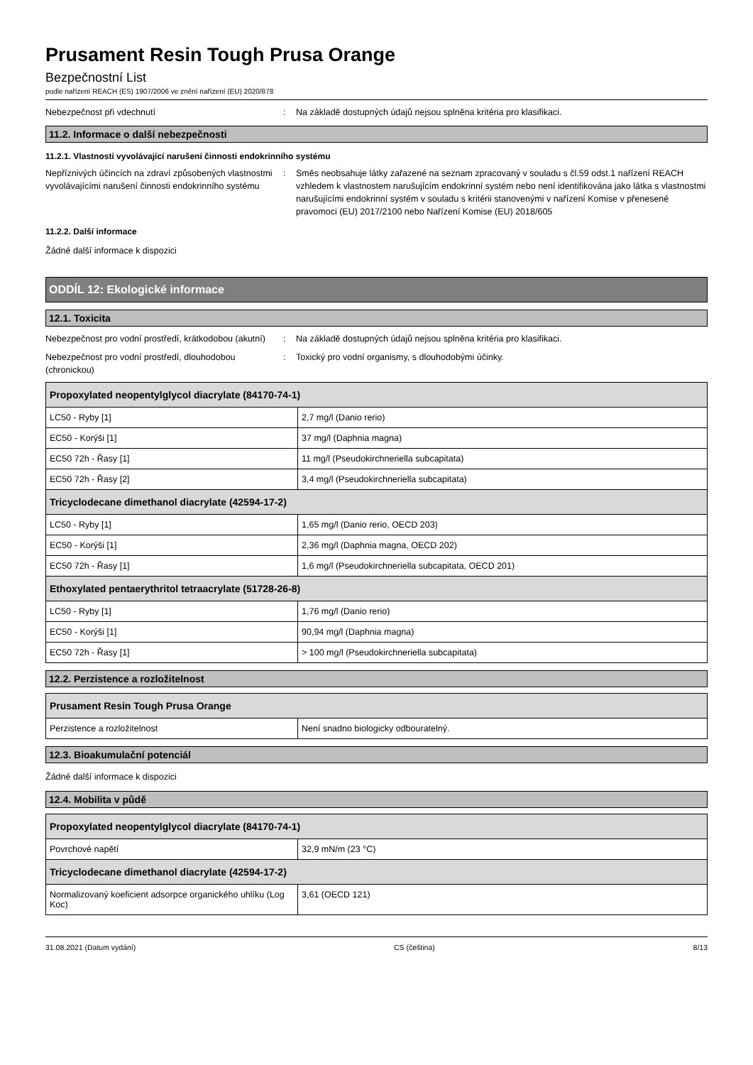Prusament Resin Tough Prusa Orange
Bezpečnostní List
podle nařízení REACH (ES) 1907/2006 ve znění nařízení (EU) 2020/878
Nebezpečnost při vdechnutí : Na základě dostupných údajů nejsou splněna kritéria pro klasifikaci.
11.2. Informace o další nebezpečnosti
11.2.1. Vlastnosti vyvolávající narušení činnosti endokrinního systému
Nepříznivých účincích na zdraví způsobených vlastnostmi vyvolávajícími narušení činnosti endokrinního systému
: Směs neobsahuje látky zařazené na seznam zpracovaný v souladu s čl.59 odst.1 nařízení REACH vzhledem k vlastnostem narušujícím endokrinní systém nebo není identifikována jako látka s vlastnostmi narušujícími endokrinní systém v souladu s kritérii stanovenými v nařízení Komise v přenesené pravomoci (EU) 2017/2100 nebo Nařízení Komise (EU) 2018/605
11.2.2. Další informace
Žádné další informace k dispozici
ODDÍL 12: Ekologické informace
12.1. Toxicita
Nebezpečnost pro vodní prostředí, krátkodobou (akutní)
: Na základě dostupných údajů nejsou splněna kritéria pro klasifikaci.
Nebezpečnost pro vodní prostředí, dlouhodobou (chronickou)
: Toxický pro vodní organismy, s dlouhodobými účinky.
| Propoxylated neopentylglycol diacrylate (84170-74-1) | |
| --- | --- |
| LC50 - Ryby [1] | 2,7 mg/l (Danio rerio) |
| EC50 - Korýši [1] | 37 mg/l (Daphnia magna) |
| EC50 72h - Řasy [1] | 11 mg/l (Pseudokirchneriella subcapitata) |
| EC50 72h - Řasy [2] | 3,4 mg/l (Pseudokirchneriella subcapitata) |
| Tricyclodecane dimethanol diacrylate (42594-17-2) | |
| LC50 - Ryby [1] | 1,65 mg/l (Danio rerio, OECD 203) |
| EC50 - Korýši [1] | 2,36 mg/l (Daphnia magna, OECD 202) |
| EC50 72h - Řasy [1] | 1,6 mg/l (Pseudokirchneriella subcapitata, OECD 201) |
| Ethoxylated pentaerythritol tetraacrylate (51728-26-8) | |
| LC50 - Ryby [1] | 1,76 mg/l (Danio rerio) |
| EC50 - Korýši [1] | 90,94 mg/l (Daphnia magna) |
| EC50 72h - Řasy [1] | > 100 mg/l (Pseudokirchneriella subcapitata) |
12.2. Perzistence a rozložitelnost
| Prusament Resin Tough Prusa Orange | |
| --- | --- |
| Perzistence a rozložitelnost | Není snadno biologicky odbouratelný. |
12.3. Bioakumulační potenciál
Žádné další informace k dispozici
12.4. Mobilita v půdě
| Propoxylated neopentylglycol diacrylate (84170-74-1) | |
| --- | --- |
| Povrchové napětí | 32,9 mN/m (23 °C) |
| Tricyclodecane dimethanol diacrylate (42594-17-2) | |
| Normalizovaný koeficient adsorpce organického uhlíku (Log Koc) | 3,61 (OECD 121) |
31.08.2021 (Datum vydání) CS (čeština) 8/13